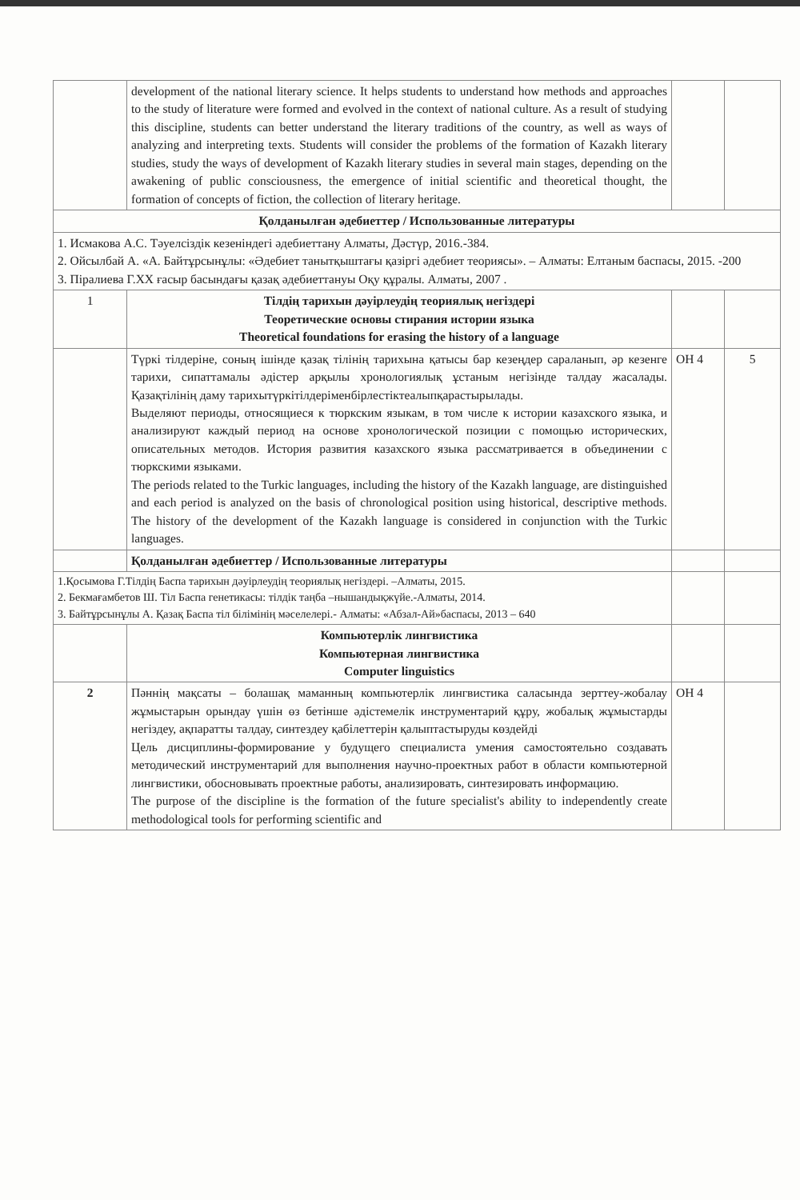| | development of the national literary science. It helps students to understand how methods and approaches to the study of literature were formed and evolved in the context of national culture. As a result of studying this discipline, students can better understand the literary traditions of the country, as well as ways of analyzing and interpreting texts. Students will consider the problems of the formation of Kazakh literary studies, study the ways of development of Kazakh literary studies in several main stages, depending on the awakening of public consciousness, the emergence of initial scientific and theoretical thought, the formation of concepts of fiction, the collection of literary heritage. | | |
| Қолданылған әдебиеттер / Использованные литературы | | | |
| 1. Исмакова А.С. Тәуелсіздік кезеніндегі әдебиеттану Алматы, Дәстүр, 2016.-384. 2. Ойсылбай А. «А. Байтұрсынұлы: «Әдебиет танытқыштағы қазіргі әдебиет теориясы». – Алматы: Елтаным баспасы, 2015. -200 3. Піралиева Г.ХХ ғасыр басындағы қазақ әдебиеттануы Оқу құралы. Алматы, 2007 . | | | |
| 1 | Тілдің тарихын дәуірлеудің теориялық негіздері Теоретические основы стирания истории языка Theoretical foundations for erasing the history of a language | | |
| | Түркі тілдеріне, соның ішінде қазақ тілінің тарихына қатысы бар кезеңдер сараланып, әр кезенге тарихи, сипаттамалы әдістер арқылы хронологиялық ұстаным негізінде талдау жасалады. Қазақтілінің даму тарихытүркітілдеріменбірлестіктеалыпқарастырылады. Выделяют периоды, относящиеся к тюркским языкам, в том числе к истории казахского языка, и анализируют каждый период на основе хронологической позиции с помощью исторических, описательных методов. История развития казахского языка рассматривается в объединении с тюркскими языками. The periods related to the Turkic languages, including the history of the Kazakh language, are distinguished and each period is analyzed on the basis of chronological position using historical, descriptive methods. The history of the development of the Kazakh language is considered in conjunction with the Turkic languages. | ОН 4 | 5 |
| | Қолданылған әдебиеттер / Использованные литературы | | |
| 1.Қосымова Г.Тілдің Баспа тарихын дәуірлеудің теориялық негіздері. –Алматы, 2015. 2. Бекмағамбетов Ш. Тіл Баспа генетикасы: тілдік таңба –нышандықжүйе.-Алматы, 2014. 3. Байтұрсынұлы А. Қазақ Баспа тіл білімінің мәселелері.- Алматы: «Абзал-Ай»баспасы, 2013 – 640 | | | |
| | Компьютерлік лингвистика Компьютерная лингвистика Computer linguistics | | |
| 2 | Пәннің мақсаты – болашақ маманның компьютерлік лингвистика саласында зерттеу-жобалау жұмыстарын орындау үшін өз бетінше әдістемелік инструментарий құру, жобалық жұмыстарды негіздеу, ақпаратты талдау, синтездеу қабілеттерін қалыптастыруды көздейді Цель дисциплины-формирование у будущего специалиста умения самостоятельно создавать методический инструментарий для выполнения научно-проектных работ в области компьютерной лингвистики, обосновывать проектные работы, анализировать, синтезировать информацию. The purpose of the discipline is the formation of the future specialist's ability to independently create methodological tools for performing scientific and | ОН 4 | |